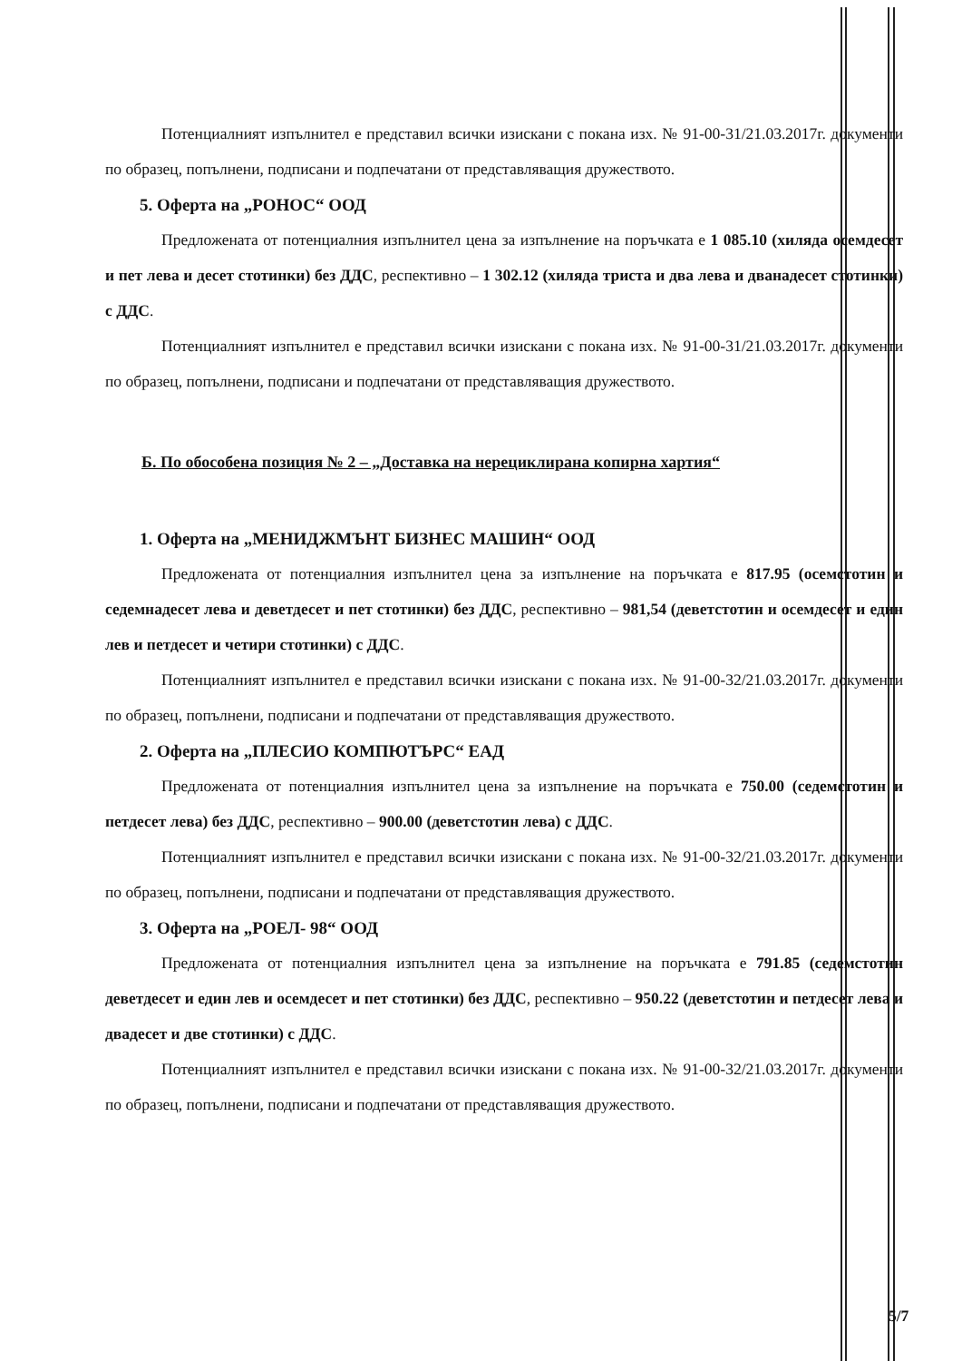Потенциалният изпълнител е представил всички изискани с покана изх. № 91-00-31/21.03.2017г. документи по образец, попълнени, подписани и подпечатани от представляващия дружеството.
5. Оферта на „РОНОС“ ООД
Предложената от потенциалния изпълнител цена за изпълнение на поръчката е 1 085.10 (хиляда осемдесет и пет лева и десет стотинки) без ДДС, респективно – 1 302.12 (хиляда триста и два лева и дванадесет стотинки) с ДДС.
Потенциалният изпълнител е представил всички изискани с покана изх. № 91-00-31/21.03.2017г. документи по образец, попълнени, подписани и подпечатани от представляващия дружеството.
Б. По обособена позиция № 2 – „Доставка на нерециклирана копирна хартия“
1. Оферта на „МЕНИДЖМЪНТ БИЗНЕС МАШИН“ ООД
Предложената от потенциалния изпълнител цена за изпълнение на поръчката е 817.95 (осемстотин и седемнадесет лева и деветдесет и пет стотинки) без ДДС, респективно – 981,54 (деветстотин и осемдесет и един лев и петдесет и четири стотинки) с ДДС.
Потенциалният изпълнител е представил всички изискани с покана изх. № 91-00-32/21.03.2017г. документи по образец, попълнени, подписани и подпечатани от представляващия дружеството.
2. Оферта на „ПЛЕСИО КОМПЮТЪРС“ ЕАД
Предложената от потенциалния изпълнител цена за изпълнение на поръчката е 750.00 (седемстотин и петдесет лева) без ДДС, респективно – 900.00 (деветстотин лева) с ДДС.
Потенциалният изпълнител е представил всички изискани с покана изх. № 91-00-32/21.03.2017г. документи по образец, попълнени, подписани и подпечатани от представляващия дружеството.
3. Оферта на „РОЕЛ- 98“ ООД
Предложената от потенциалния изпълнител цена за изпълнение на поръчката е 791.85 (седемстотин деветдесет и един лев и осемдесет и пет стотинки) без ДДС, респективно – 950.22 (деветстотин и петдесет лева и двадесет и две стотинки) с ДДС.
Потенциалният изпълнител е представил всички изискани с покана изх. № 91-00-32/21.03.2017г. документи по образец, попълнени, подписани и подпечатани от представляващия дружеството.
5/7